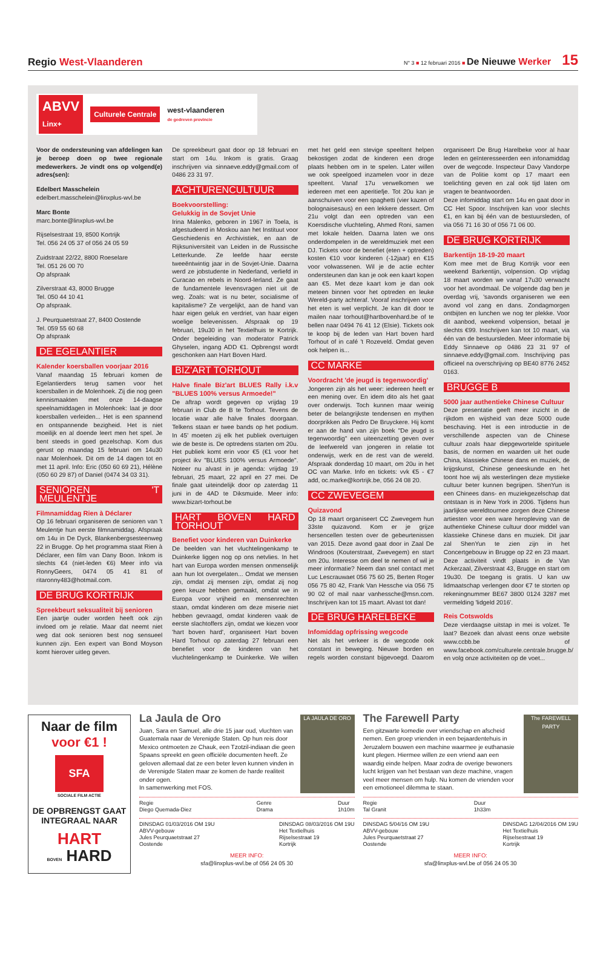Regio West-Vlaanderen
N° 3 ■ 12 februari 2016 ■ De Nieuwe Werker 15
ABVV
Linx+
Culturele Centrale
west-vlaanderen
de gedreven provincie
Voor de ondersteuning van afdelingen kan je beroep doen op twee regionale medewerkers. Je vindt ons op volgend(e) adres(sen):
Edelbert Masschelein
edelbert.masschelein@linxplus-wvl.be
Marc Bonte
marc.bonte@linxplus-wvl.be
Rijselsestraat 19, 8500 Kortrijk
Tel. 056 24 05 37 of 056 24 05 59
Zuidstraat 22/22, 8800 Roeselare
Tel. 051 26 00 70
Op afspraak
Zilverstraat 43, 8000 Brugge
Tel. 050 44 10 41
Op afspraak.
J. Peurquaetstraat 27, 8400 Oostende
Tel. 059 55 60 68
Op afspraak
DE EGELANTIER
Kalender koersballen voorjaar 2016
Vanaf maandag 15 februari komen de Egelantierders terug samen voor het koersballen in de Molenhoek. Zij die nog geen kennismaakten met onze 14-daagse speelnamiddagen in Molenhoek: laat je door koersballen verleiden... Het is een spannend en ontspannende bezigheid. Het is niet moeilijk en al doende leert men het spel. Je bent steeds in goed gezelschap. Kom dus gerust op maandag 15 februari om 14u30 naar Molenhoek. Dit om de 14 dagen tot en met 11 april. Info: Eric (050 60 69 21), Hélène (050 60 29 87) of Daniel (0474 34 03 31).
SENIOREN 'T MEULENTJE
Filmnamiddag Rien à Déclarer
Op 16 februari organiseren de senioren van 't Meulentje hun eerste filmnamiddag. Afspraak om 14u in De Dyck, Blankenbergsesteenweg 22 in Brugge. Op het programma staat Rien à Déclarer, een film van Dany Boon. Inkom is slechts €4 (niet-leden €6) Meer info via RonnyGeers, 0474 05 41 81 of ritaronny483@hotmail.com.
DE BRUG KORTRIJK
Spreekbeurt seksualiteit bij senioren
Een jaartje ouder worden heeft ook zijn invloed om je relatie. Maar dat neemt niet weg dat ook senioren best nog sensueel kunnen zijn. Een expert van Bond Moyson komt hierover uitleg geven.
De spreekbeurt gaat door op 18 februari en start om 14u. Inkom is gratis. Graag inschrijven via sinnaeve.eddy@gmail.com of 0486 23 31 97.
ACHTURENCULTUUR
Boekvoorstelling:
Gelukkig in de Sovjet Unie
Irina Malenko, geboren in 1967 in Toela, is afgestudeerd in Moskou aan het Instituut voor Geschiedenis en Archivistiek, en aan de Rijksuniversiteit van Leiden in de Russische Letterkunde. Ze leefde haar eerste tweeëntwintig jaar in de Sovjet-Unie. Daarna werd ze jobstudente in Nederland, verliefd in Curacao en rebels in Noord-Ierland. Ze gaat de fundamentele levensvragen niet uit de weg. Zoals: wat is nu beter, socialisme of kapitalisme? Ze vergelijkt, aan de hand van haar eigen geluk en verdriet, van haar eigen woelige belevenissen. Afspraak op 19 februari, 19u30 in het Textielhuis te Kortrijk. Onder begeleiding van moderator Patrick Ghyselen, ingang ADD €1. Opbrengst wordt geschonken aan Hart Boven Hard.
BIZ'ART TORHOUT
Halve finale Biz'art BLUES Rally i.k.v "BLUES 100% versus Armoede!"
De aftrap wordt gegeven op vrijdag 19 februari in Club de B te Torhout. Tevens de locatie waar alle halve finales doorgaan. Telkens staan er twee bands op het podium. In 45' moeten zij elk het publiek overtuigen wie de beste is. De optredens starten om 20u. Het publiek komt erin voor €5 (€1 voor het project ikv "BLUES 100% versus Armoede". Noteer nu alvast in je agenda: vrijdag 19 februari, 25 maart, 22 april en 27 mei. De finale gaat uiteindelijk door op zaterdag 11 juni in de 4AD te Diksmuide. Meer info: www.bizart-torhout.be
HART BOVEN HARD TORHOUT
Benefiet voor kinderen van Duinkerke
De beelden van het vluchtelingenkamp te Duinkerke liggen nog op ons netvlies. In het hart van Europa worden mensen onmenselijk aan hun lot overgelaten... Omdat we mensen zijn, omdat zij mensen zijn, omdat zij nog geen keuze hebben gemaakt, omdat we in Europa voor vrijheid en mensenrechten staan, omdat kinderen om deze miserie niet hebben gevraagd, omdat kinderen vaak de eerste slachtoffers zijn, omdat we kiezen voor 'hart boven hard', organiseert Hart boven Hard Torhout op zaterdag 27 februari een benefiet voor de kinderen van het vluchtelingenkamp te Duinkerke. We willen met het geld een stevige speeltent helpen bekostigen zodat de kinderen een droge plaats hebben om in te spelen. Later willen we ook speelgoed inzamelen voor in deze speeltent. Vanaf 17u verwelkomen we iedereen met een aperitiefje. Tot 20u kan je aanschuiven voor een spaghetti (vier kazen of bolognaisesaus) en een lekkere dessert. Om 21u volgt dan een optreden van een Koersdische vluchteling, Ahmed Roni, samen met lokale helden. Daarna laten we ons onderdompelen in de wereldmuziek met een DJ. Tickets voor de benefiet (eten + optreden) kosten €10 voor kinderen (-12jaar) en €15 voor volwassenen. Wil je de actie echter ondersteunen dan kan je ook een kaart kopen aan €5. Met deze kaart kom je dan ook meteen binnen voor het optreden en leuke Wereld-party achteraf. Vooraf inschrijven voor het eten is wel verplicht. Je kan dit door te mailen naar torhout@hartbovenhard.be of te bellen naar 0494 76 41 12 (Elsie). Tickets ook te koop bij de leden van Hart boven hard Torhout of in café 't Rozeveld. Omdat geven ook helpen is...
CC MARKE
Voordracht 'de jeugd is tegenwoordig'
Jongeren zijn als het weer: iedereen heeft er een mening over. En idem dito als het gaat over onderwijs. Toch kunnen maar weinig beter de belangrijkste tendensen en mythen doorprikken als Pedro De Bruyckere. Hij komt er aan de hand van zijn boek "De jeugd is tegenwoordig" een uiteenzetting geven over de leefwereld van jongeren in relatie tot onderwijs, werk en de rest van de wereld. Afspraak donderdag 10 maart, om 20u in het OC van Marke. Info en tickets: vvk €5 - €7 add, oc.marke@kortrijk.be, 056 24 08 20.
CC ZWEVEGEM
Quizavond
Op 18 maart organiseert CC Zwevegem hun 33ste quizavond. Kom er je grijze hersencellen testen over de gebeurtenissen van 2015. Deze avond gaat door in Zaal De Windroos (Kouterstraat, Zwevegem) en start om 20u. Interesse om deel te nemen of wil je meer informatie? Neem dan snel contact met Luc Lescrauwaet 056 75 60 25, Berten Roger 056 75 80 42, Frank Van Hessche via 056 75 90 02 of mail naar vanhessche@msn.com. Inschrijven kan tot 15 maart. Alvast tot dan!
DE BRUG HARELBEKE
Infomiddag opfrissing wegcode
Net als het verkeer is de wegcode ook constant in beweging. Nieuwe borden en regels worden constant bijgevoegd. Daarom organiseert De Brug Harelbeke voor al haar leden en geïnteresseerden een infonamiddag over de wegcode. Inspecteur Davy Vandorpe van de Politie komt op 17 maart een toelichting geven en zal ook tijd laten om vragen te beantwoorden.
Deze infomiddag start om 14u en gaat door in CC Het Spoor. Inschrijven kan voor slechts €1, en kan bij één van de bestuursleden, of via 056 71 16 30 of 056 71 06 00.
DE BRUG KORTRIJK
Barkentijn 18-19-20 maart
Kom mee met de Brug Kortrijk voor een weekend Barkentijn, volpension. Op vrijdag 18 maart worden we vanaf 17u30 verwacht voor het avondmaal. De volgende dag ben je overdag vrij, 'savonds organiseren we een avond vol zang en dans. Zondagmorgen ontbijten en lunchen we nog ter plekke. Voor dit aanbod, weekend volpension, betaal je slechts €99. Inschrijven kan tot 10 maart, via één van de bestuursleden. Meer informatie bij Eddy Sinnaeve op 0486 23 31 97 of sinnaeve.eddy@gmail.com. Inschrijving pas officieel na overschrijving op BE40 8776 2452 0163.
BRUGGE B
5000 jaar authentieke Chinese Cultuur
Deze presentatie geeft meer inzicht in de rijkdom en wijsheid van deze 5000 oude beschaving. Het is een introductie in de verschillende aspecten van de Chinese cultuur zoals haar diepgewortelde spirituele basis, de normen en waarden uit het oude China, klassieke Chinese dans en muziek, de krijgskunst, Chinese geneeskunde en het toont hoe wij als westerlingen deze mystieke cultuur beter kunnen begrijpen. ShenYun is een Chinees dans- en muziekgezelschap dat ontstaan is in New York in 2006. Tijdens hun jaarlijkse wereldtournee zorgen deze Chinese artiesten voor een ware heropleving van de authentieke Chinese cultuur door middel van klassieke Chinese dans en muziek. Dit jaar zal ShenYun te zien zijn in het Concertgebouw in Brugge op 22 en 23 maart. Deze activiteit vindt plaats in de Van Ackerzaal, Zilverstraat 43, Brugge en start om 19u30. De toegang is gratis. U kan uw lidmaatschap verlengen door €7 te storten op rekeningnummer BE67 3800 0124 3287 met vermelding 'lidgeld 2016'.
Reis Cotswolds
Deze vierdaagse uitstap in mei is volzet. Te laat? Bezoek dan alvast eens onze website www.ccbb.be of www.facebook.com/culturele.centrale.brugge.b/ en volg onze activiteiten op de voet...
Naar de film
voor €1 !
SFA
SOCIALE FILM ACTIE
DE OPBRENGST GAAT INTEGRAAL NAAR
HART
BOVEN HARD
LA JAULA DE ORO
La Jaula de Oro
Juan, Sara en Samuel, alle drie 15 jaar oud, vluchten van Guatemala naar de Verenigde Staten. Op hun reis door Mexico ontmoeten ze Chauk, een Tzotzil-indiaan die geen Spaans spreekt en geen officiële documenten heeft. Ze geloven allemaal dat ze een beter leven kunnen vinden in de Verenigde Staten maar ze komen de harde realiteit onder ogen.
In samenwerking met FOS.
Regie
Diego Quemada-Diez Genre
Drama Duur
1h10m
DINSDAG 01/03/2016 OM 19U
ABVV-gebouw
Jules Peurquaetstraat 27
Oostende DINSDAG 08/03/2016 OM 19U
Het Textielhuis
Rijselsestraat 19
Kortrijk
MEER INFO:
sfa@linxplus-wvl.be of 056 24 05 30
The FAREWELL PARTY
The Farewell Party
Een gitzwarte komedie over vriendschap en afscheid nemen. Een groep vrienden in een bejaardentehuis in Jeruzalem bouwen een machine waarmee je euthanasie kunt plegen. Hiermee willen ze een vriend aan een waardig einde helpen. Maar zodra de overige bewoners lucht krijgen van het bestaan van deze machine, vragen veel meer mensen om hulp. Nu komen de vrienden voor een emotioneel dilemma te staan.
Regie
Tal Granit Duur
1h33m
DINSDAG 5/04/16 OM 19U
ABVV-gebouw
Jules Peurquaetstraat 27
Oostende DINSDAG 12/04/2016 OM 19U
Het Textielhuis
Rijselsestraat 19
Kortrijk
MEER INFO:
sfa@linxplus-wvl.be of 056 24 05 30